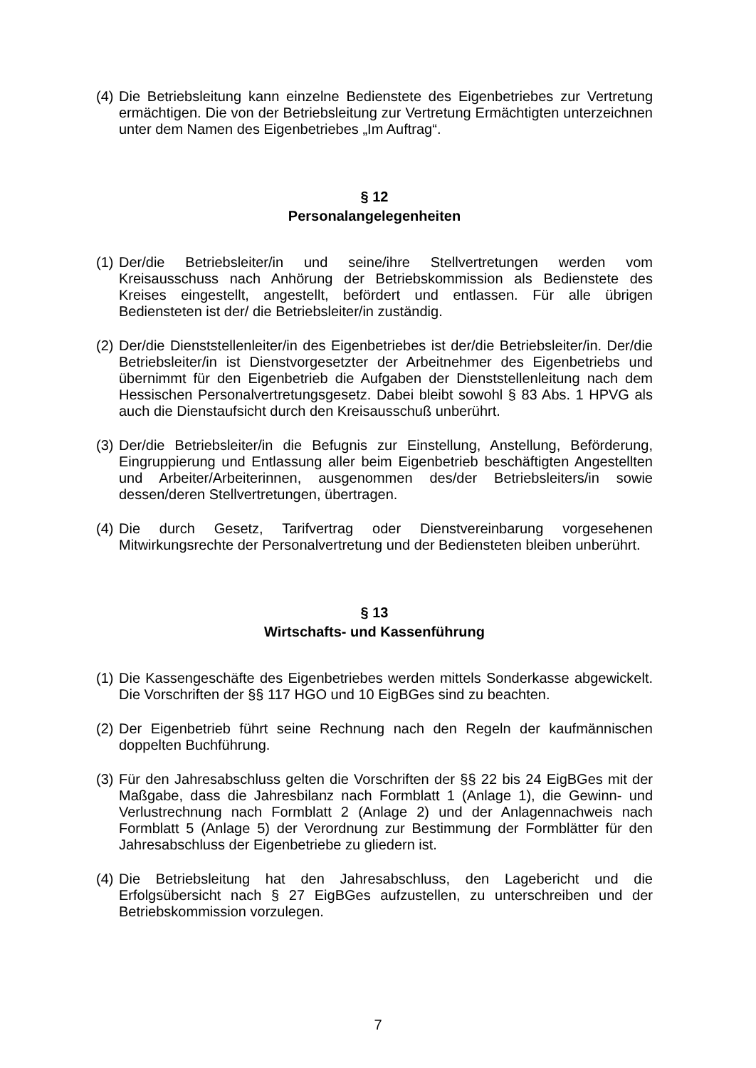(4)
Die Betriebsleitung kann einzelne Bedienstete des Eigenbetriebes zur Vertretung ermächtigen. Die von der Betriebsleitung zur Vertretung Ermächtigten unterzeichnen unter dem Namen des Eigenbetriebes „Im Auftrag“.
§ 12
Personalangelegenheiten
(1)
Der/die Betriebsleiter/in und seine/ihre Stellvertretungen werden vom Kreisausschuss nach Anhörung der Betriebskommission als Bedienstete des Kreises eingestellt, angestellt, befördert und entlassen. Für alle übrigen Bediensteten ist der/ die Betriebsleiter/in zuständig.
(2)
Der/die Dienststellenleiter/in des Eigenbetriebes ist der/die Betriebsleiter/in. Der/die Betriebsleiter/in ist Dienstvorgesetzter der Arbeitnehmer des Eigenbetriebs und übernimmt für den Eigenbetrieb die Aufgaben der Dienststellenleitung nach dem Hessischen Personalvertretungsgesetz. Dabei bleibt sowohl § 83 Abs. 1 HPVG als auch die Dienstaufsicht durch den Kreisausschuß unberührt.
(3)
Der/die Betriebsleiter/in die Befugnis zur Einstellung, Anstellung, Beförderung, Eingruppierung und Entlassung aller beim Eigenbetrieb beschäftigten Angestellten und Arbeiter/Arbeiterinnen, ausgenommen des/der Betriebsleiters/in sowie dessen/deren Stellvertretungen, übertragen.
(4)
Die durch Gesetz, Tarifvertrag oder Dienstvereinbarung vorgesehenen Mitwirkungsrechte der Personalvertretung und der Bediensteten bleiben unberührt.
§ 13
Wirtschafts- und Kassenführung
(1)
Die Kassengeschäfte des Eigenbetriebes werden mittels Sonderkasse abgewickelt. Die Vorschriften der §§ 117 HGO und 10 EigBGes sind zu beachten.
(2)
Der Eigenbetrieb führt seine Rechnung nach den Regeln der kaufmännischen doppelten Buchführung.
(3)
Für den Jahresabschluss gelten die Vorschriften der §§ 22 bis 24 EigBGes mit der Maßgabe, dass die Jahresbilanz nach Formblatt 1 (Anlage 1), die Gewinn- und Verlustrechnung nach Formblatt 2 (Anlage 2) und der Anlagennachweis nach Formblatt 5 (Anlage 5) der Verordnung zur Bestimmung der Formblätter für den Jahresabschluss der Eigenbetriebe zu gliedern ist.
(4)
Die Betriebsleitung hat den Jahresabschluss, den Lagebericht und die Erfolgsübersicht nach § 27 EigBGes aufzustellen, zu unterschreiben und der Betriebskommission vorzulegen.
7